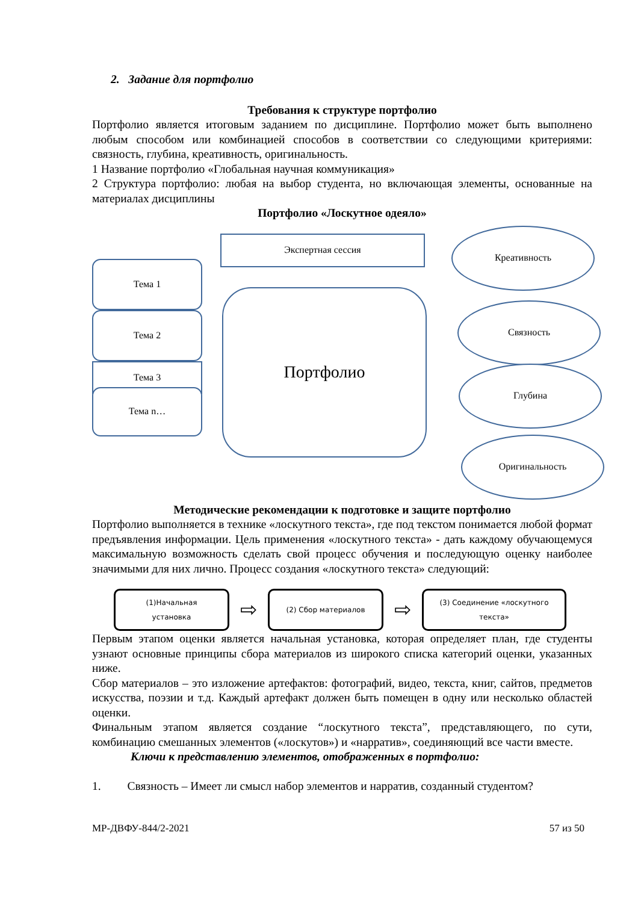2. Задание для портфолио
Требования к структуре портфолио
Портфолио является итоговым заданием по дисциплине. Портфолио может быть выполнено любым способом или комбинацией способов в соответствии со следующими критериями: связность, глубина, креативность, оригинальность.
1 Название портфолио «Глобальная научная коммуникация»
2 Структура портфолио: любая на выбор студента, но включающая элементы, основанные на материалах дисциплины
Портфолио «Лоскутное одеяло»
Экспертная сессия
Тема 1
Тема 2
Тема 3
Тема n…
Портфолио
Креативность
Связность
Глубина
Оригинальность
Методические рекомендации к подготовке и защите портфолио
Портфолио выполняется в технике «лоскутного текста», где под текстом понимается любой формат предъявления информации. Цель применения «лоскутного текста» - дать каждому обучающемуся максимальную возможность сделать свой процесс обучения и последующую оценку наиболее значимыми для них лично. Процесс создания «лоскутного текста» следующий:
(1)Начальная
установка
⇨
(2) Сбор материалов
⇨
(3) Соединение «лоскутного
текста»
Первым этапом оценки является начальная установка, которая определяет план, где студенты узнают основные принципы сбора материалов из широкого списка категорий оценки, указанных ниже.
Сбор материалов – это изложение артефактов: фотографий, видео, текста, книг, сайтов, предметов искусства, поэзии и т.д. Каждый артефакт должен быть помещен в одну или несколько областей оценки.
Финальным этапом является создание “лоскутного текста”, представляющего, по сути, комбинацию смешанных элементов («лоскутов») и «нарратив», соединяющий все части вместе.
Ключи к представлению элементов, отображенных в портфолио:
1. Связность – Имеет ли смысл набор элементов и нарратив, созданный студентом?
МР-ДВФУ-844/2-2021 57 из 50